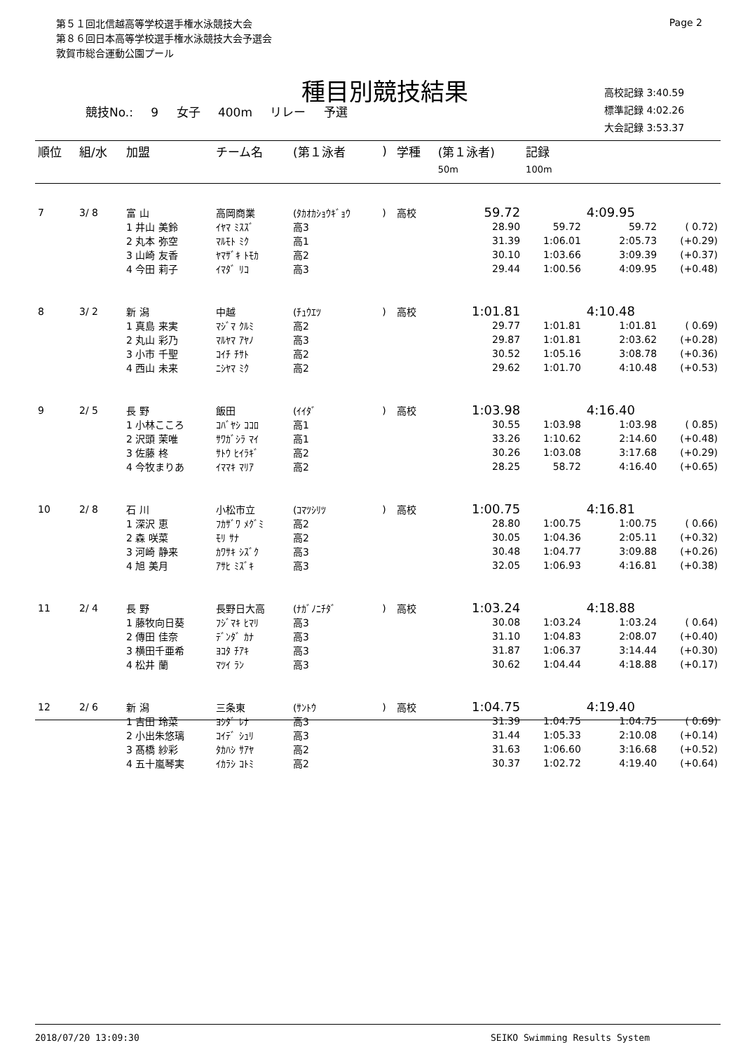第５１回北信越高等学校選手権水泳競技大会
第８６回日本高等学校選手権水泳競技大会予選会
敦賀市総合運動公園プール
Page 2
種目別競技結果
競技No.: 9 女子 400m リレー 予選
高校記録 3:40.59
標準記録 4:02.26
大会記録 3:53.37
| 順位 | 組/水 | 加盟 | チーム名 | (第１泳者 | ) | 学種 | (第１泳者) | 記録 | | |
| --- | --- | --- | --- | --- | --- | --- | --- | --- | --- | --- |
| | | | | | | | 50m | 100m | | |
| 7 | 3/ 8 | 富 山 | 高岡商業 | (ﾀｶｵｶｼｮｳｷﾞｮｳ | ) | 高校 | 59.72 | | 4:09.95 | |
| | | 1 井山 美鈴 | ｲﾔﾏ ﾐｽｽﾞ | 高3 | | | 28.90 | 59.72 | 59.72 | ( 0.72) |
| | | 2 丸本 弥空 | ﾏﾙﾓﾄ ﾐｸ | 高1 | | | 31.39 | 1:06.01 | 2:05.73 | (+0.29) |
| | | 3 山崎 友香 | ﾔﾏｻﾞｷ ﾄﾓｶ | 高2 | | | 30.10 | 1:03.66 | 3:09.39 | (+0.37) |
| | | 4 今田 莉子 | ｲﾏﾀﾞ ﾘｺ | 高3 | | | 29.44 | 1:00.56 | 4:09.95 | (+0.48) |
| 8 | 3/ 2 | 新 潟 | 中越 | (ﾁｭｳｴﾂ | ) | 高校 | 1:01.81 | | 4:10.48 | |
| | | 1 真島 来実 | ﾏｼﾞﾏ ｸﾙﾐ | 高2 | | | 29.77 | 1:01.81 | 1:01.81 | ( 0.69) |
| | | 2 丸山 彩乃 | ﾏﾙﾔﾏ ｱﾔﾉ | 高3 | | | 29.87 | 1:01.81 | 2:03.62 | (+0.28) |
| | | 3 小市 千聖 | ｺｲﾁ ﾁｻﾄ | 高2 | | | 30.52 | 1:05.16 | 3:08.78 | (+0.36) |
| | | 4 西山 未来 | ﾆｼﾔﾏ ﾐｸ | 高2 | | | 29.62 | 1:01.70 | 4:10.48 | (+0.53) |
| 9 | 2/ 5 | 長 野 | 飯田 | (ｲｲﾀﾞ | ) | 高校 | 1:03.98 | | 4:16.40 | |
| | | 1 小林こころ | ｺﾊﾞﾔｼ ｺｺﾛ | 高1 | | | 30.55 | 1:03.98 | 1:03.98 | ( 0.85) |
| | | 2 沢頭 茉唯 | ｻﾜｶﾞｼﾗ ﾏｲ | 高1 | | | 33.26 | 1:10.62 | 2:14.60 | (+0.48) |
| | | 3 佐藤 柊 | ｻﾄｳ ﾋｲﾗｷﾞ | 高2 | | | 30.26 | 1:03.08 | 3:17.68 | (+0.29) |
| | | 4 今牧まりあ | ｲﾏﾏｷ ﾏﾘｱ | 高2 | | | 28.25 | 58.72 | 4:16.40 | (+0.65) |
| 10 | 2/ 8 | 石 川 | 小松市立 | (ｺﾏﾂｼﾘﾂ | ) | 高校 | 1:00.75 | | 4:16.81 | |
| | | 1 深沢 恵 | ﾌｶｻﾞﾜ ﾒｸﾞﾐ | 高2 | | | 28.80 | 1:00.75 | 1:00.75 | ( 0.66) |
| | | 2 森 咲菜 | ﾓﾘ ｻﾅ | 高2 | | | 30.05 | 1:04.36 | 2:05.11 | (+0.32) |
| | | 3 河崎 静来 | ｶﾜｻｷ ｼｽﾞｸ | 高3 | | | 30.48 | 1:04.77 | 3:09.88 | (+0.26) |
| | | 4 旭 美月 | ｱｻﾋ ﾐｽﾞｷ | 高3 | | | 32.05 | 1:06.93 | 4:16.81 | (+0.38) |
| 11 | 2/ 4 | 長 野 | 長野日大高 | (ﾅｶﾞﾉﾆﾁﾀﾞ | ) | 高校 | 1:03.24 | | 4:18.88 | |
| | | 1 藤牧向日葵 | ﾌｼﾞﾏｷ ﾋﾏﾘ | 高3 | | | 30.08 | 1:03.24 | 1:03.24 | ( 0.64) |
| | | 2 傳田 佳奈 | ﾃﾞﾝﾀﾞ ｶﾅ | 高3 | | | 31.10 | 1:04.83 | 2:08.07 | (+0.40) |
| | | 3 横田千亜希 | ﾖｺﾀ ﾁｱｷ | 高3 | | | 31.87 | 1:06.37 | 3:14.44 | (+0.30) |
| | | 4 松井 蘭 | ﾏﾂｲ ﾗﾝ | 高3 | | | 30.62 | 1:04.44 | 4:18.88 | (+0.17) |
| 12 | 2/ 6 | 新 潟 | 三条東 | (ｻﾝﾄｳ | ) | 高校 | 1:04.75 | | 4:19.40 | |
| | | 1 吉田 玲菜 | ﾖｼﾀﾞ ﾚﾅ | 高3 | | | 31.39 | 1:04.75 | 1:04.75 | ( 0.69) |
| | | 2 小出朱悠璃 | ｺｲﾃﾞ ｼｭﾘ | 高3 | | | 31.44 | 1:05.33 | 2:10.08 | (+0.14) |
| | | 3 髙橋 紗彩 | ﾀｶﾊｼ ｻｱﾔ | 高2 | | | 31.63 | 1:06.60 | 3:16.68 | (+0.52) |
| | | 4 五十嵐琴実 | ｲｶﾗｼ ｺﾄﾐ | 高2 | | | 30.37 | 1:02.72 | 4:19.40 | (+0.64) |
2018/07/20 13:09:30 SEIKO Swimming Results System